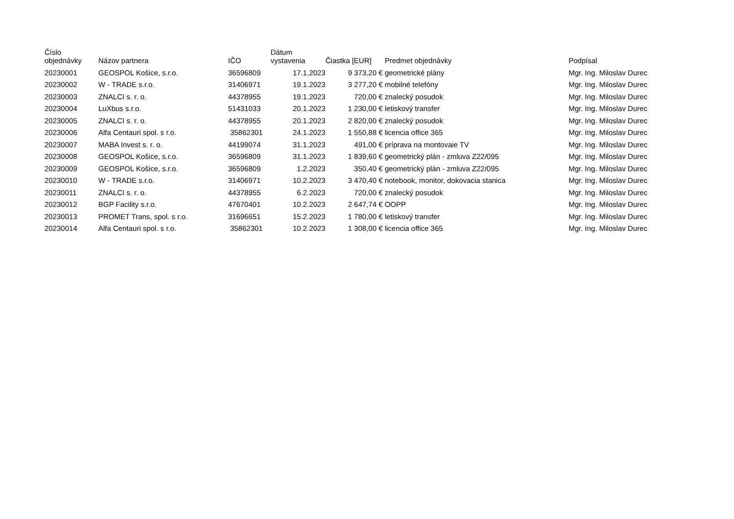| Číslo objednávky | Názov partnera | IČO | Dátum vystavenia | Čiastka [EUR] | Predmet objednávky | Podpísal |
| --- | --- | --- | --- | --- | --- | --- |
| 20230001 | GEOSPOL Košice, s.r.o. | 36596809 | 17.1.2023 | 9 373,20 € | geometrické plány | Mgr. Ing. Miloslav Durec |
| 20230002 | W - TRADE s.r.o. | 31406971 | 19.1.2023 | 3 277,20 € | mobilné telefóny | Mgr. Ing. Miloslav Durec |
| 20230003 | ZNALCI s. r. o. | 44378955 | 19.1.2023 | 720,00 € | znalecký posudok | Mgr. Ing. Miloslav Durec |
| 20230004 | LuXbus s.r.o. | 51431033 | 20.1.2023 | 1 230,00 € | letiskový transfer | Mgr. Ing. Miloslav Durec |
| 20230005 | ZNALCI s. r. o. | 44378955 | 20.1.2023 | 2 820,00 € | znalecký posudok | Mgr. Ing. Miloslav Durec |
| 20230006 | Alfa Centauri spol. s r.o. | 35862301 | 24.1.2023 | 1 550,88 € | licencia office 365 | Mgr. Ing. Miloslav Durec |
| 20230007 | MABA Invest s. r. o. | 44199074 | 31.1.2023 | 491,00 € | príprava na montovaie TV | Mgr. Ing. Miloslav Durec |
| 20230008 | GEOSPOL Košice, s.r.o. | 36596809 | 31.1.2023 | 1 839,60 € | geometrický plán - zmluva Z22/095 | Mgr. Ing. Miloslav Durec |
| 20230009 | GEOSPOL Košice, s.r.o. | 36596809 | 1.2.2023 | 350,40 € | geometrický plán - zmluva Z22/095 | Mgr. Ing. Miloslav Durec |
| 20230010 | W - TRADE s.r.o. | 31406971 | 10.2.2023 | 3 470,40 € | notebook, monitor, dokovacia stanica | Mgr. Ing. Miloslav Durec |
| 20230011 | ZNALCI s. r. o. | 44378955 | 6.2.2023 | 720,00 € | znalecký posudok | Mgr. Ing. Miloslav Durec |
| 20230012 | BGP Facility s.r.o. | 47670401 | 10.2.2023 | 2 647,74 € | OOPP | Mgr. Ing. Miloslav Durec |
| 20230013 | PROMET Trans, spol. s r.o. | 31696651 | 15.2.2023 | 1 780,00 € | letiskový transfer | Mgr. Ing. Miloslav Durec |
| 20230014 | Alfa Centauri spol. s r.o. | 35862301 | 10.2.2023 | 1 308,00 € | licencia office 365 | Mgr. Ing. Miloslav Durec |